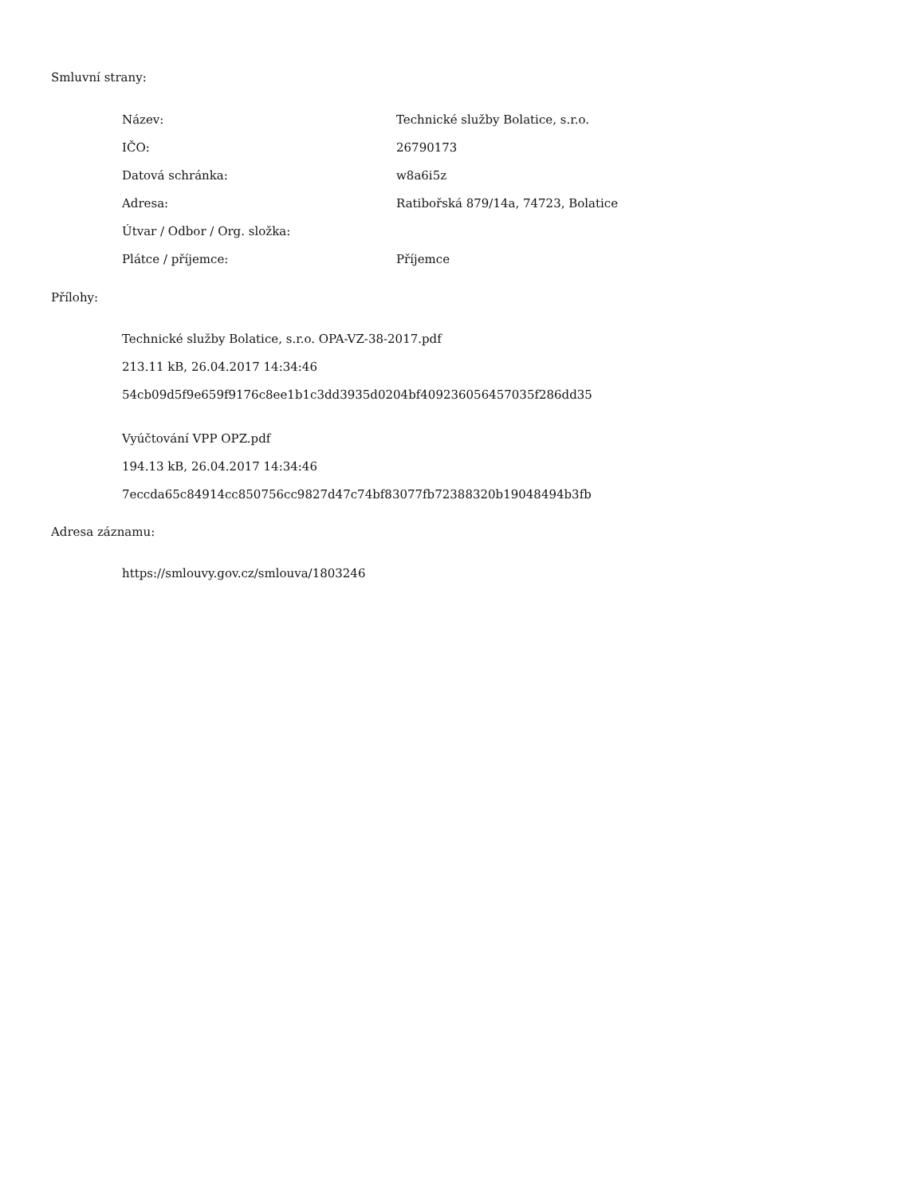Smluvní strany:
| Název: | Technické služby Bolatice, s.r.o. |
| IČO: | 26790173 |
| Datová schránka: | w8a6i5z |
| Adresa: | Ratibořská 879/14a, 74723, Bolatice |
| Útvar / Odbor / Org. složka: | |
| Plátce / příjemce: | Příjemce |
Přílohy:
Technické služby Bolatice, s.r.o. OPA-VZ-38-2017.pdf
213.11 kB, 26.04.2017 14:34:46
54cb09d5f9e659f9176c8ee1b1c3dd3935d0204bf409236056457035f286dd35
Vyúčtování VPP OPZ.pdf
194.13 kB, 26.04.2017 14:34:46
7eccda65c84914cc850756cc9827d47c74bf83077fb72388320b19048494b3fb
Adresa záznamu:
https://smlouvy.gov.cz/smlouva/1803246